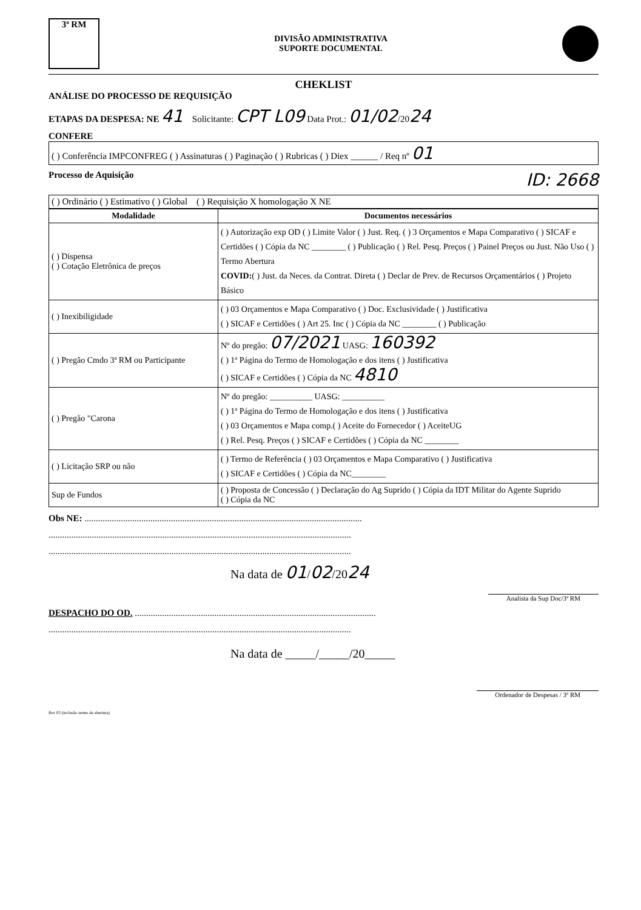3ª RM
DIVISÃO ADMINISTRATIVA
SUPORTE DOCUMENTAL
CHEKLIST
ANÁLISE DO PROCESSO DE REQUISIÇÃO
ETAPAS DA DESPESA: NE 41 Solicitante: CPT L09 Data Prot.: 01/02/2024
CONFERE
( ) Conferência IMPCONFREG ( ) Assinaturas ( ) Paginação ( ) Rubricas ( ) Diex ______ / Req nº 01
Processo de Aquisição ID: 2668
( ) Ordinário ( ) Estimativo ( ) Global ( ) Requisição X homologação X NE
| Modalidade | Documentos necessários |
| --- | --- |
| ( ) Dispensa ( ) Cotação Eletrônica de preços | ( ) Autorização exp OD ( ) Limite Valor ( ) Just. Req. ( ) 3 Orçamentos e Mapa Comparativo ( ) SICAF e Certidões ( ) Cópia da NC ________ ( ) Publicação ( ) Rel. Pesq. Preços ( ) Painel Preços ou Just. Não Uso ( ) Termo Abertura COVID: ( ) Just. da Neces. da Contrat. Direta ( ) Declar de Prev. de Recursos Orçamentários ( ) Projeto Básico |
| ( ) Inexibiligidade | ( ) 03 Orçamentos e Mapa Comparativo ( ) Doc. Exclusividade ( ) Justificativa ( ) SICAF e Certidões ( ) Art 25. Inc ( ) Cópia da NC ________ ( ) Publicação |
| ( ) Pregão Cmdo 3ª RM ou Participante | Nº do pregão: 07/2021 UASG: 160392 ( ) 1ª Página do Termo de Homologação e dos itens ( ) Justificativa ( ) SICAF e Certidões ( ) Cópia da NC 4810 |
| ( ) Pregão "Carona | Nº do pregão: __________ UASG: __________ ( ) 1ª Página do Termo de Homologação e dos itens ( ) Justificativa ( ) 03 Orçamentos e Mapa comp.( ) Aceite do Fornecedor ( ) AceiteUG ( ) Rel. Pesq. Preços ( ) SICAF e Certidões ( ) Cópia da NC ________ |
| ( ) Licitação SRP ou não | ( ) Termo de Referência ( ) 03 Orçamentos e Mapa Comparativo ( ) Justificativa ( ) SICAF e Certidões ( ) Cópia da NC________ |
| Sup de Fundos | ( ) Proposta de Concessão ( ) Declaração do Ag Suprido ( ) Cópia da IDT Militar do Agente Suprido ( ) Cópia da NC |
Obs NE: ..........................................................................................................................
.....................................................................................................................................
.....................................................................................................................................
Na data de 01/02/2024
Analista da Sup Doc/3ª RM
DESPACHO DO OD. ..........................................................................................................
.....................................................................................................................................
Na data de _____/_____/20_____
Ordenador de Despesas / 3ª RM
Rev 05 (inclusão termo de abertura)